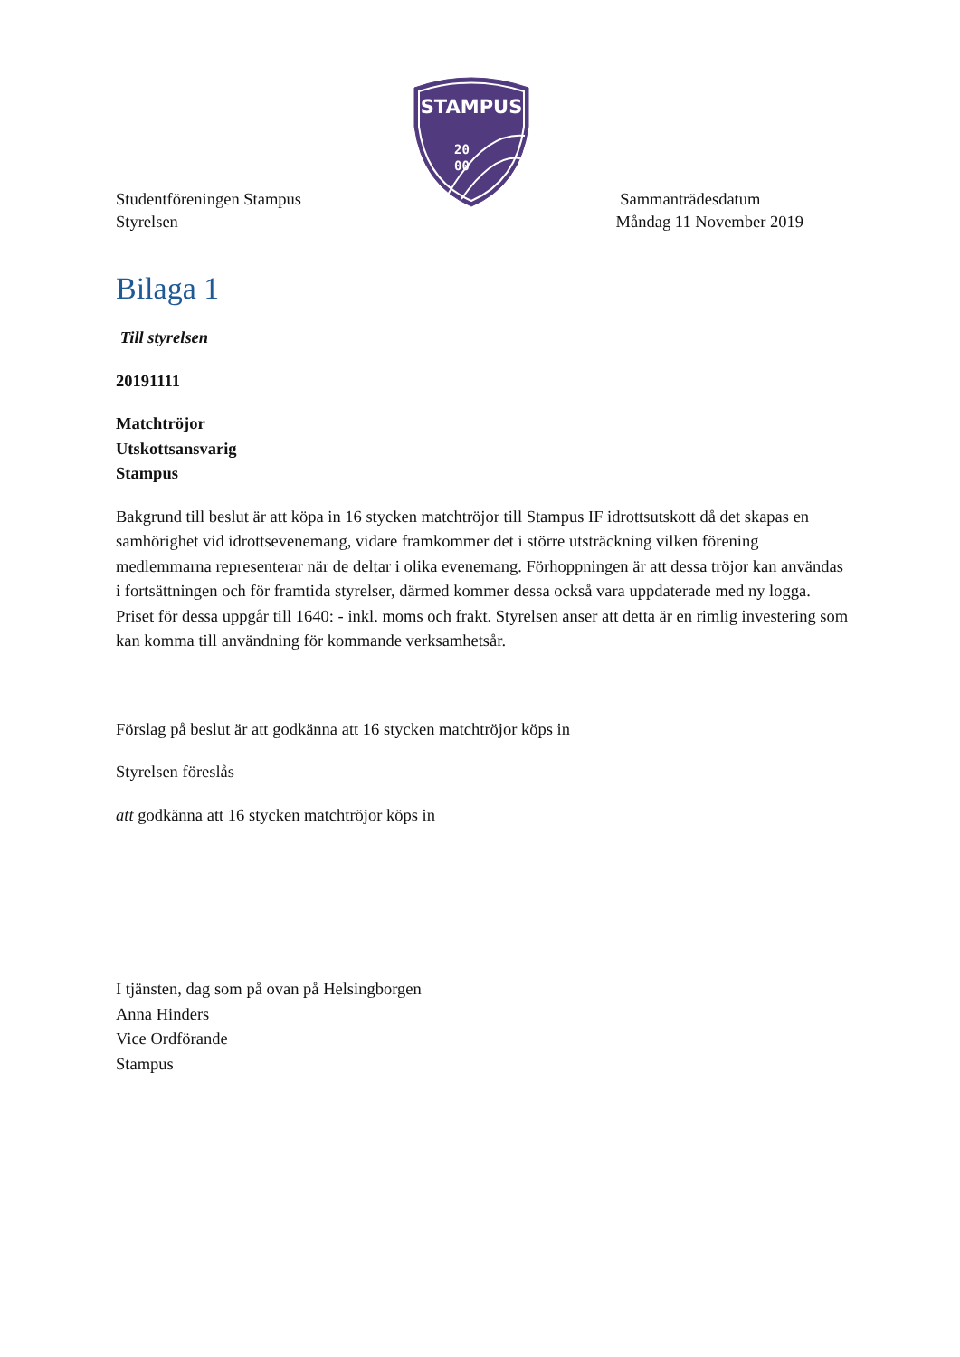STAMPUS
20
00
Studentföreningen Stampus
Styrelsen
Sammanträdesdatum
Måndag 11 November 2019
Bilaga 1
Till styrelsen
20191111
Matchtröjor
Utskottsansvarig
Stampus
Bakgrund till beslut är att köpa in 16 stycken matchtröjor till Stampus IF idrottsutskott då det skapas en samhörighet vid idrottsevenemang, vidare framkommer det i större utsträckning vilken förening medlemmarna representerar när de deltar i olika evenemang. Förhoppningen är att dessa tröjor kan användas i fortsättningen och för framtida styrelser, därmed kommer dessa också vara uppdaterade med ny logga. Priset för dessa uppgår till 1640: - inkl. moms och frakt. Styrelsen anser att detta är en rimlig investering som kan komma till användning för kommande verksamhetsår.
Förslag på beslut är att godkänna att 16 stycken matchtröjor köps in
Styrelsen föreslås
att godkänna att 16 stycken matchtröjor köps in
I tjänsten, dag som på ovan på Helsingborgen
Anna Hinders
Vice Ordförande
Stampus